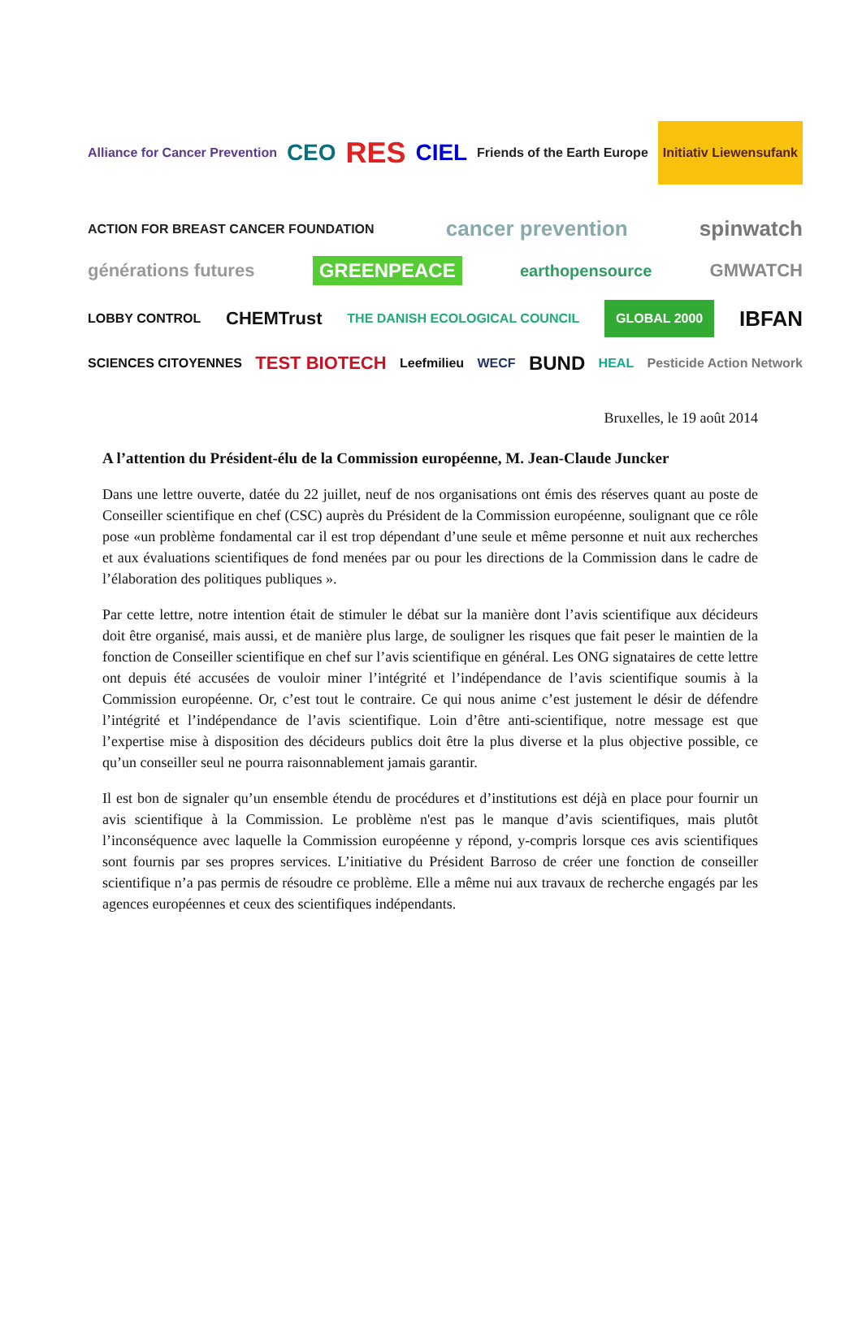Alliance for Cancer Prevention CEO RES CIEL Friends of the Earth Europe Initiativ Liewensufank
ACTION FOR BREAST CANCER FOUNDATION cancer prevention spinwatch
générations futures GREENPEACE earthopensource GMWATCH
LOBBY CONTROL CHEMTrust THE DANISH ECOLOGICAL COUNCIL GLOBAL 2000 IBFAN
SCIENCES CITOYENNES TEST BIOTECH Leefmilieu WECF BUND HEAL Pesticide Action Network
Bruxelles, le 19 août 2014
A l’attention du Président-élu de la Commission européenne, M. Jean-Claude Juncker
Dans une lettre ouverte, datée du 22 juillet, neuf de nos organisations ont émis des réserves quant au poste de Conseiller scientifique en chef (CSC) auprès du Président de la Commission européenne, soulignant que ce rôle pose «un problème fondamental car il est trop dépendant d’une seule et même personne et nuit aux recherches et aux évaluations scientifiques de fond menées par ou pour les directions de la Commission dans le cadre de l’élaboration des politiques publiques ».
Par cette lettre, notre intention était de stimuler le débat sur la manière dont l’avis scientifique aux décideurs doit être organisé, mais aussi, et de manière plus large, de souligner les risques que fait peser le maintien de la fonction de Conseiller scientifique en chef sur l’avis scientifique en général. Les ONG signataires de cette lettre ont depuis été accusées de vouloir miner l’intégrité et l’indépendance de l’avis scientifique soumis à la Commission européenne. Or, c’est tout le contraire. Ce qui nous anime c’est justement le désir de défendre l’intégrité et l’indépendance de l’avis scientifique. Loin d’être anti-scientifique, notre message est que l’expertise mise à disposition des décideurs publics doit être la plus diverse et la plus objective possible, ce qu’un conseiller seul ne pourra raisonnablement jamais garantir.
Il est bon de signaler qu’un ensemble étendu de procédures et d’institutions est déjà en place pour fournir un avis scientifique à la Commission. Le problème n'est pas le manque d’avis scientifiques, mais plutôt l’inconséquence avec laquelle la Commission européenne y répond, y-compris lorsque ces avis scientifiques sont fournis par ses propres services. L’initiative du Président Barroso de créer une fonction de conseiller scientifique n’a pas permis de résoudre ce problème. Elle a même nui aux travaux de recherche engagés par les agences européennes et ceux des scientifiques indépendants.